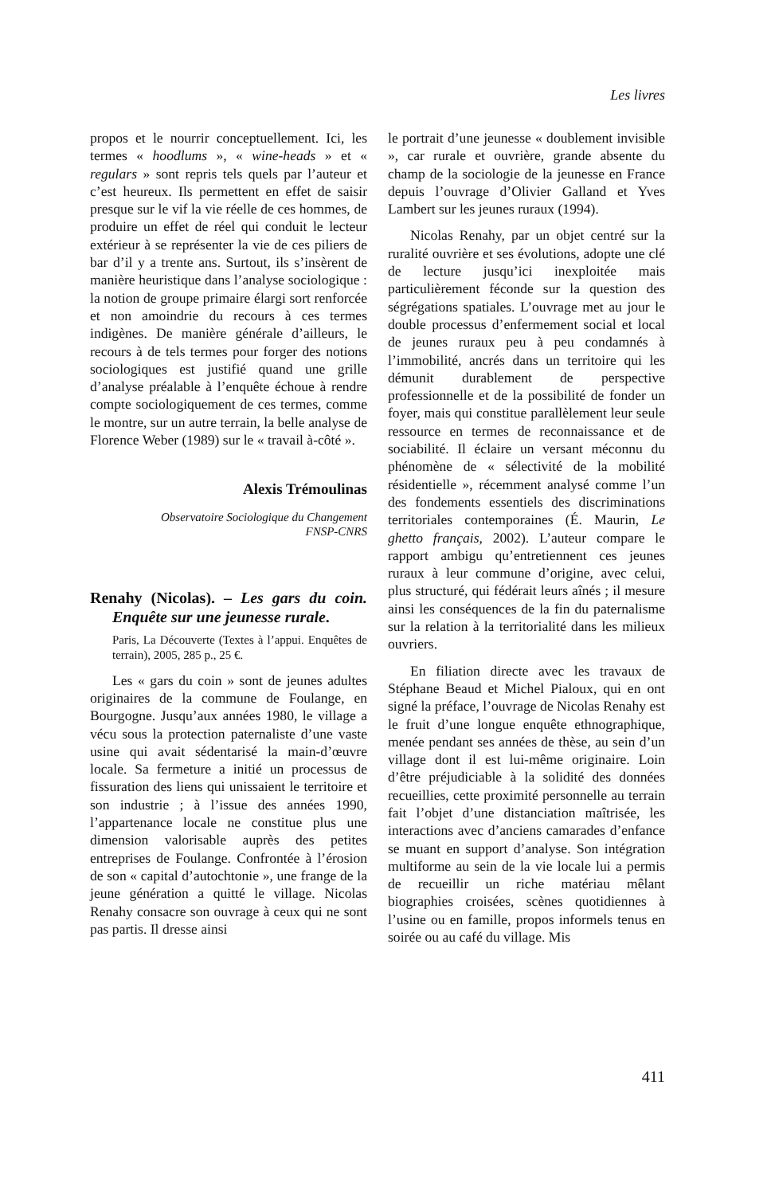Les livres
propos et le nourrir conceptuellement. Ici, les termes « hoodlums », « wine-heads » et « regulars » sont repris tels quels par l’auteur et c’est heureux. Ils permettent en effet de saisir presque sur le vif la vie réelle de ces hommes, de produire un effet de réel qui conduit le lecteur extérieur à se représenter la vie de ces piliers de bar d’il y a trente ans. Surtout, ils s’insèrent de manière heuristique dans l’analyse sociologique : la notion de groupe primaire élargi sort renforcée et non amoindrie du recours à ces termes indigènes. De manière générale d’ailleurs, le recours à de tels termes pour forger des notions sociologiques est justifié quand une grille d’analyse préalable à l’enquête échoue à rendre compte sociologiquement de ces termes, comme le montre, sur un autre terrain, la belle analyse de Florence Weber (1989) sur le « travail à-côté ».
Alexis Trémoulinas
Observatoire Sociologique du Changement
FNSP-CNRS
Renahy (Nicolas). – Les gars du coin. Enquête sur une jeunesse rurale.
Paris, La Découverte (Textes à l’appui. Enquêtes de terrain), 2005, 285 p., 25 €.
Les « gars du coin » sont de jeunes adultes originaires de la commune de Foulange, en Bourgogne. Jusqu’aux années 1980, le village a vécu sous la protection paternaliste d’une vaste usine qui avait sédentarisé la main-d’œuvre locale. Sa fermeture a initié un processus de fissuration des liens qui unissaient le territoire et son industrie ; à l’issue des années 1990, l’appartenance locale ne constitue plus une dimension valorisable auprès des petites entreprises de Foulange. Confrontée à l’érosion de son « capital d’autochtonie », une frange de la jeune génération a quitté le village. Nicolas Renahy consacre son ouvrage à ceux qui ne sont pas partis. Il dresse ainsi
le portrait d’une jeunesse « doublement invisible », car rurale et ouvrière, grande absente du champ de la sociologie de la jeunesse en France depuis l’ouvrage d’Olivier Galland et Yves Lambert sur les jeunes ruraux (1994).
Nicolas Renahy, par un objet centré sur la ruralité ouvrière et ses évolutions, adopte une clé de lecture jusqu’ici inexploitée mais particulièrement féconde sur la question des ségrégations spatiales. L’ouvrage met au jour le double processus d’enfermement social et local de jeunes ruraux peu à peu condamnés à l’immobilité, ancrés dans un territoire qui les démunit durablement de perspective professionnelle et de la possibilité de fonder un foyer, mais qui constitue parallèlement leur seule ressource en termes de reconnaissance et de sociabilité. Il éclaire un versant méconnu du phénomène de « sélectivité de la mobilité résidentielle », récemment analysé comme l’un des fondements essentiels des discriminations territoriales contemporaines (É. Maurin, Le ghetto français, 2002). L’auteur compare le rapport ambigu qu’entretiennent ces jeunes ruraux à leur commune d’origine, avec celui, plus structuré, qui fédérait leurs aînés ; il mesure ainsi les conséquences de la fin du paternalisme sur la relation à la territorialité dans les milieux ouvriers.
En filiation directe avec les travaux de Stéphane Beaud et Michel Pialoux, qui en ont signé la préface, l’ouvrage de Nicolas Renahy est le fruit d’une longue enquête ethnographique, menée pendant ses années de thèse, au sein d’un village dont il est lui-même originaire. Loin d’être préjudiciable à la solidité des données recueillies, cette proximité personnelle au terrain fait l’objet d’une distanciation maîtrisée, les interactions avec d’anciens camarades d’enfance se muant en support d’analyse. Son intégration multiforme au sein de la vie locale lui a permis de recueillir un riche matériau mêlant biographies croisées, scènes quotidiennes à l’usine ou en famille, propos informels tenus en soirée ou au café du village. Mis
411